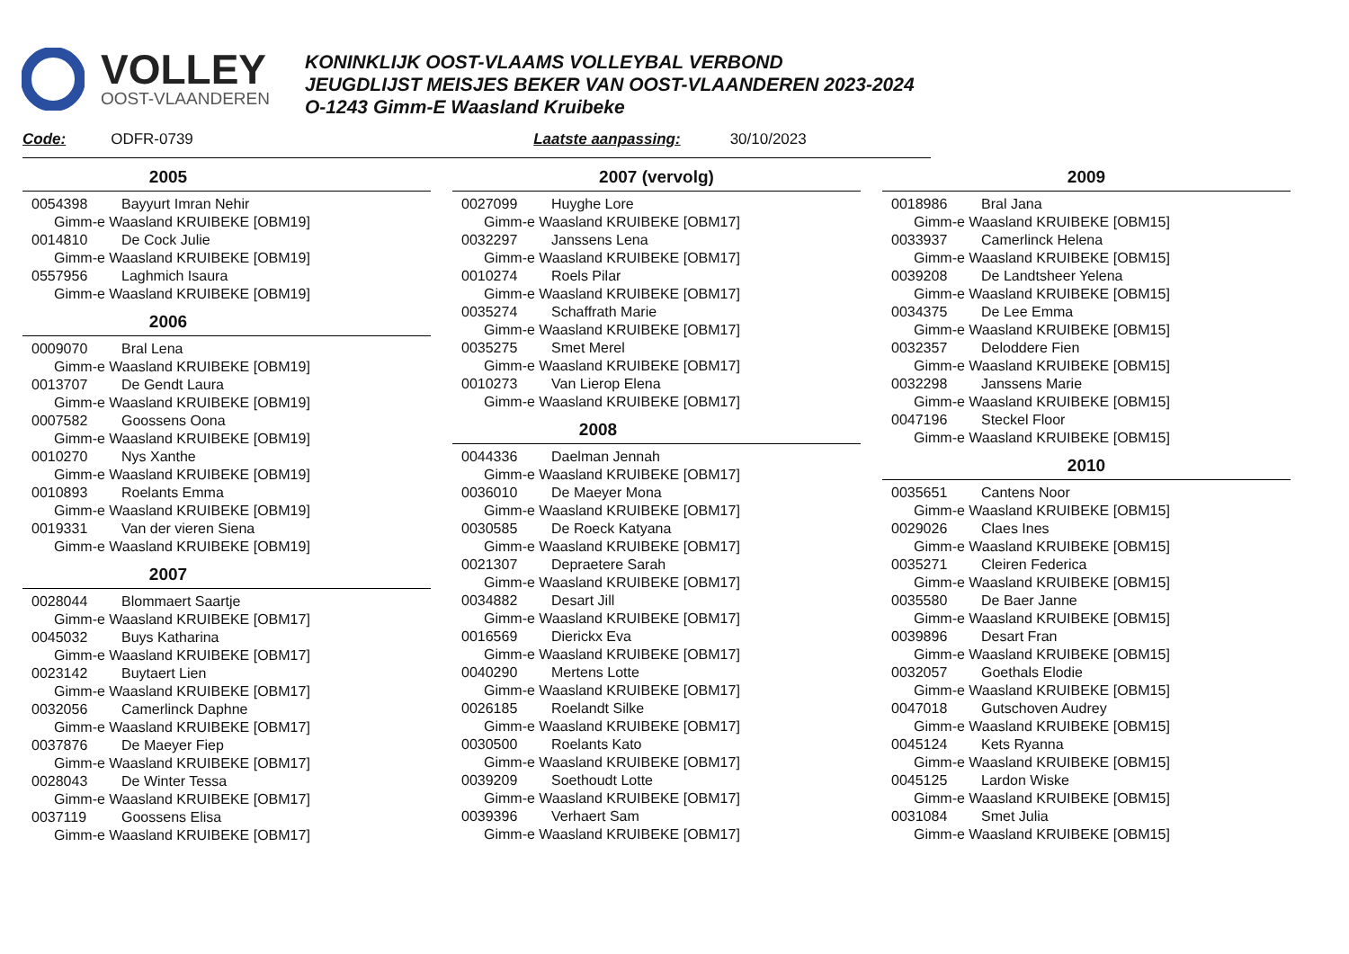VOLLEY
OOST-VLAANDEREN
KONINKLIJK OOST-VLAAMS VOLLEYBAL VERBOND
JEUGDLIJST MEISJES BEKER VAN OOST-VLAANDEREN 2023-2024
O-1243 Gimm-E Waasland Kruibeke
Code: ODFR-0739 Laatste aanpassing: 30/10/2023
2005
0054398 Bayyurt Imran Nehir
Gimm-e Waasland KRUIBEKE [OBM19]
0014810 De Cock Julie
Gimm-e Waasland KRUIBEKE [OBM19]
0557956 Laghmich Isaura
Gimm-e Waasland KRUIBEKE [OBM19]
2006
0009070 Bral Lena
Gimm-e Waasland KRUIBEKE [OBM19]
0013707 De Gendt Laura
Gimm-e Waasland KRUIBEKE [OBM19]
0007582 Goossens Oona
Gimm-e Waasland KRUIBEKE [OBM19]
0010270 Nys Xanthe
Gimm-e Waasland KRUIBEKE [OBM19]
0010893 Roelants Emma
Gimm-e Waasland KRUIBEKE [OBM19]
0019331 Van der vieren Siena
Gimm-e Waasland KRUIBEKE [OBM19]
2007
0028044 Blommaert Saartje
Gimm-e Waasland KRUIBEKE [OBM17]
0045032 Buys Katharina
Gimm-e Waasland KRUIBEKE [OBM17]
0023142 Buytaert Lien
Gimm-e Waasland KRUIBEKE [OBM17]
0032056 Camerlinck Daphne
Gimm-e Waasland KRUIBEKE [OBM17]
0037876 De Maeyer Fiep
Gimm-e Waasland KRUIBEKE [OBM17]
0028043 De Winter Tessa
Gimm-e Waasland KRUIBEKE [OBM17]
0037119 Goossens Elisa
Gimm-e Waasland KRUIBEKE [OBM17]
2007 (vervolg)
0027099 Huyghe Lore
Gimm-e Waasland KRUIBEKE [OBM17]
0032297 Janssens Lena
Gimm-e Waasland KRUIBEKE [OBM17]
0010274 Roels Pilar
Gimm-e Waasland KRUIBEKE [OBM17]
0035274 Schaffrath Marie
Gimm-e Waasland KRUIBEKE [OBM17]
0035275 Smet Merel
Gimm-e Waasland KRUIBEKE [OBM17]
0010273 Van Lierop Elena
Gimm-e Waasland KRUIBEKE [OBM17]
2008
0044336 Daelman Jennah
Gimm-e Waasland KRUIBEKE [OBM17]
0036010 De Maeyer Mona
Gimm-e Waasland KRUIBEKE [OBM17]
0030585 De Roeck Katyana
Gimm-e Waasland KRUIBEKE [OBM17]
0021307 Depraetere Sarah
Gimm-e Waasland KRUIBEKE [OBM17]
0034882 Desart Jill
Gimm-e Waasland KRUIBEKE [OBM17]
0016569 Dierickx Eva
Gimm-e Waasland KRUIBEKE [OBM17]
0040290 Mertens Lotte
Gimm-e Waasland KRUIBEKE [OBM17]
0026185 Roelandt Silke
Gimm-e Waasland KRUIBEKE [OBM17]
0030500 Roelants Kato
Gimm-e Waasland KRUIBEKE [OBM17]
0039209 Soethoudt Lotte
Gimm-e Waasland KRUIBEKE [OBM17]
0039396 Verhaert Sam
Gimm-e Waasland KRUIBEKE [OBM17]
2009
0018986 Bral Jana
Gimm-e Waasland KRUIBEKE [OBM15]
0033937 Camerlinck Helena
Gimm-e Waasland KRUIBEKE [OBM15]
0039208 De Landtsheer Yelena
Gimm-e Waasland KRUIBEKE [OBM15]
0034375 De Lee Emma
Gimm-e Waasland KRUIBEKE [OBM15]
0032357 Deloddere Fien
Gimm-e Waasland KRUIBEKE [OBM15]
0032298 Janssens Marie
Gimm-e Waasland KRUIBEKE [OBM15]
0047196 Steckel Floor
Gimm-e Waasland KRUIBEKE [OBM15]
2010
0035651 Cantens Noor
Gimm-e Waasland KRUIBEKE [OBM15]
0029026 Claes Ines
Gimm-e Waasland KRUIBEKE [OBM15]
0035271 Cleiren Federica
Gimm-e Waasland KRUIBEKE [OBM15]
0035580 De Baer Janne
Gimm-e Waasland KRUIBEKE [OBM15]
0039896 Desart Fran
Gimm-e Waasland KRUIBEKE [OBM15]
0032057 Goethals Elodie
Gimm-e Waasland KRUIBEKE [OBM15]
0047018 Gutschoven Audrey
Gimm-e Waasland KRUIBEKE [OBM15]
0045124 Kets Ryanna
Gimm-e Waasland KRUIBEKE [OBM15]
0045125 Lardon Wiske
Gimm-e Waasland KRUIBEKE [OBM15]
0031084 Smet Julia
Gimm-e Waasland KRUIBEKE [OBM15]